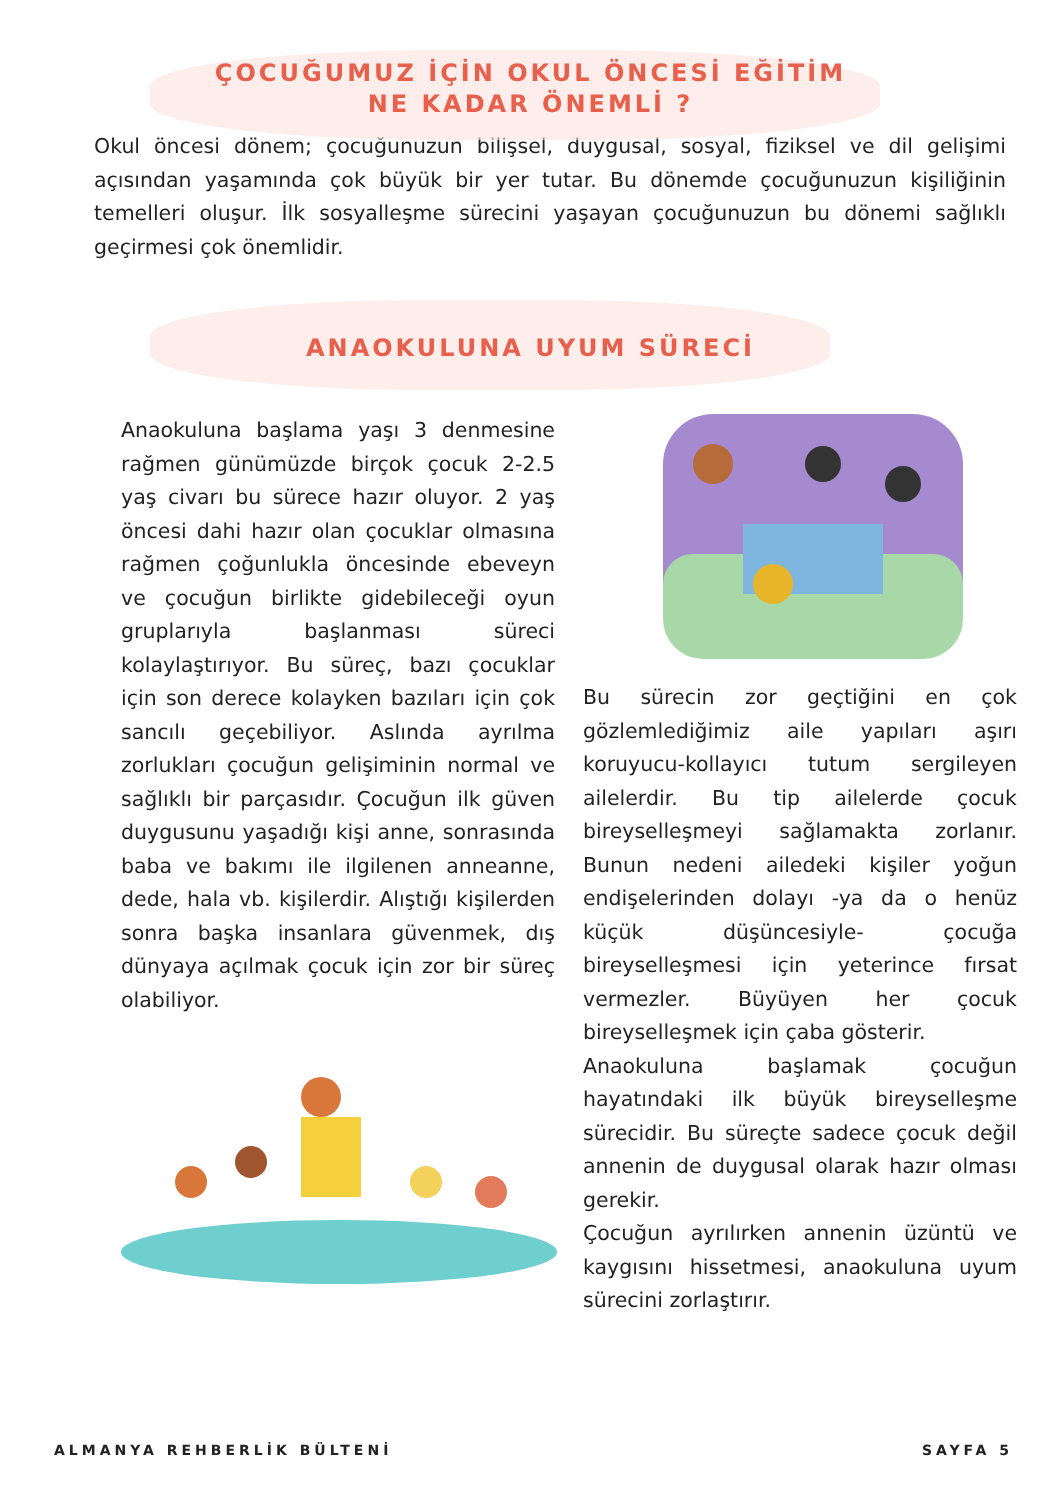ÇOCUĞUMUZ İÇİN OKUL ÖNCESİ EĞİTİM
NE KADAR ÖNEMLİ ?
Okul öncesi dönem; çocuğunuzun bilişsel, duygusal, sosyal, fiziksel ve dil gelişimi açısından yaşamında çok büyük bir yer tutar. Bu dönemde çocuğunuzun kişiliğinin temelleri oluşur. İlk sosyalleşme sürecini yaşayan çocuğunuzun bu dönemi sağlıklı geçirmesi çok önemlidir.
ANAOKULUNA UYUM SÜRECİ
Anaokuluna başlama yaşı 3 denmesine rağmen günümüzde birçok çocuk 2-2.5 yaş civarı bu sürece hazır oluyor. 2 yaş öncesi dahi hazır olan çocuklar olmasına rağmen çoğunlukla öncesinde ebeveyn ve çocuğun birlikte gidebileceği oyun gruplarıyla başlanması süreci kolaylaştırıyor. Bu süreç, bazı çocuklar için son derece kolayken bazıları için çok sancılı geçebiliyor. Aslında ayrılma zorlukları çocuğun gelişiminin normal ve sağlıklı bir parçasıdır. Çocuğun ilk güven duygusunu yaşadığı kişi anne, sonrasında baba ve bakımı ile ilgilenen anneanne, dede, hala vb. kişilerdir. Alıştığı kişilerden sonra başka insanlara güvenmek, dış dünyaya açılmak çocuk için zor bir süreç olabiliyor.
Bu sürecin zor geçtiğini en çok gözlemlediğimiz aile yapıları aşırı koruyucu-kollayıcı tutum sergileyen ailelerdir. Bu tip ailelerde çocuk bireyselleşmeyi sağlamakta zorlanır. Bunun nedeni ailedeki kişiler yoğun endişelerinden dolayı -ya da o henüz küçük düşüncesiyle- çocuğa bireyselleşmesi için yeterince fırsat vermezler. Büyüyen her çocuk bireyselleşmek için çaba gösterir.
Anaokuluna başlamak çocuğun hayatındaki ilk büyük bireyselleşme sürecidir. Bu süreçte sadece çocuk değil annenin de duygusal olarak hazır olması gerekir.
Çocuğun ayrılırken annenin üzüntü ve kaygısını hissetmesi, anaokuluna uyum sürecini zorlaştırır.
ALMANYA REHBERLİK BÜLTENİ SAYFA 5